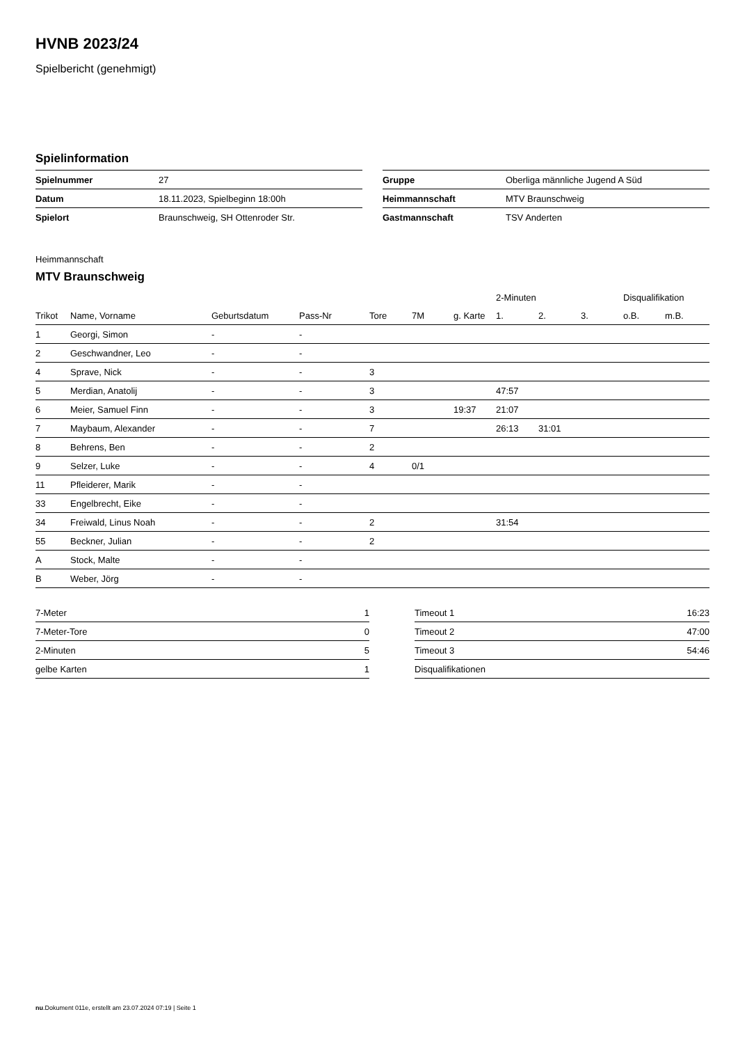HVNB 2023/24
Spielbericht (genehmigt)
Spielinformation
| Spielnummer | 27 |
| Datum | 18.11.2023, Spielbeginn 18:00h |
| Spielort | Braunschweig, SH Ottenroder Str. |
| Gruppe | Oberliga männliche Jugend A Süd |
| Heimmannschaft | MTV Braunschweig |
| Gastmannschaft | TSV Anderten |
Heimmannschaft
MTV Braunschweig
| | | | | | | | 2-Minuten | | | Disqualifikation | |
| --- | --- | --- | --- | --- | --- | --- | --- | --- | --- | --- | --- |
| Trikot | Name, Vorname | Geburtsdatum | Pass-Nr | Tore | 7M | g. Karte | 1. | 2. | 3. | o.B. | m.B. |
| 1 | Georgi, Simon | - | - | | | | | | | | |
| 2 | Geschwandner, Leo | - | - | | | | | | | | |
| 4 | Sprave, Nick | - | - | 3 | | | | | | | |
| 5 | Merdian, Anatolij | - | - | 3 | | | 47:57 | | | | |
| 6 | Meier, Samuel Finn | - | - | 3 | | 19:37 | 21:07 | | | | |
| 7 | Maybaum, Alexander | - | - | 7 | | | 26:13 | 31:01 | | | |
| 8 | Behrens, Ben | - | - | 2 | | | | | | | |
| 9 | Selzer, Luke | - | - | 4 | 0/1 | | | | | | |
| 11 | Pfleiderer, Marik | - | - | | | | | | | | |
| 33 | Engelbrecht, Eike | - | - | | | | | | | | |
| 34 | Freiwald, Linus Noah | - | - | 2 | | | 31:54 | | | | |
| 55 | Beckner, Julian | - | - | 2 | | | | | | | |
| A | Stock, Malte | - | - | | | | | | | | |
| B | Weber, Jörg | - | - | | | | | | | | |
| 7-Meter | 1 |
| 7-Meter-Tore | 0 |
| 2-Minuten | 5 |
| gelbe Karten | 1 |
| Timeout 1 | 16:23 |
| Timeout 2 | 47:00 |
| Timeout 3 | 54:46 |
| Disqualifikationen | |
nu.Dokument 011e, erstellt am 23.07.2024 07:19 | Seite 1